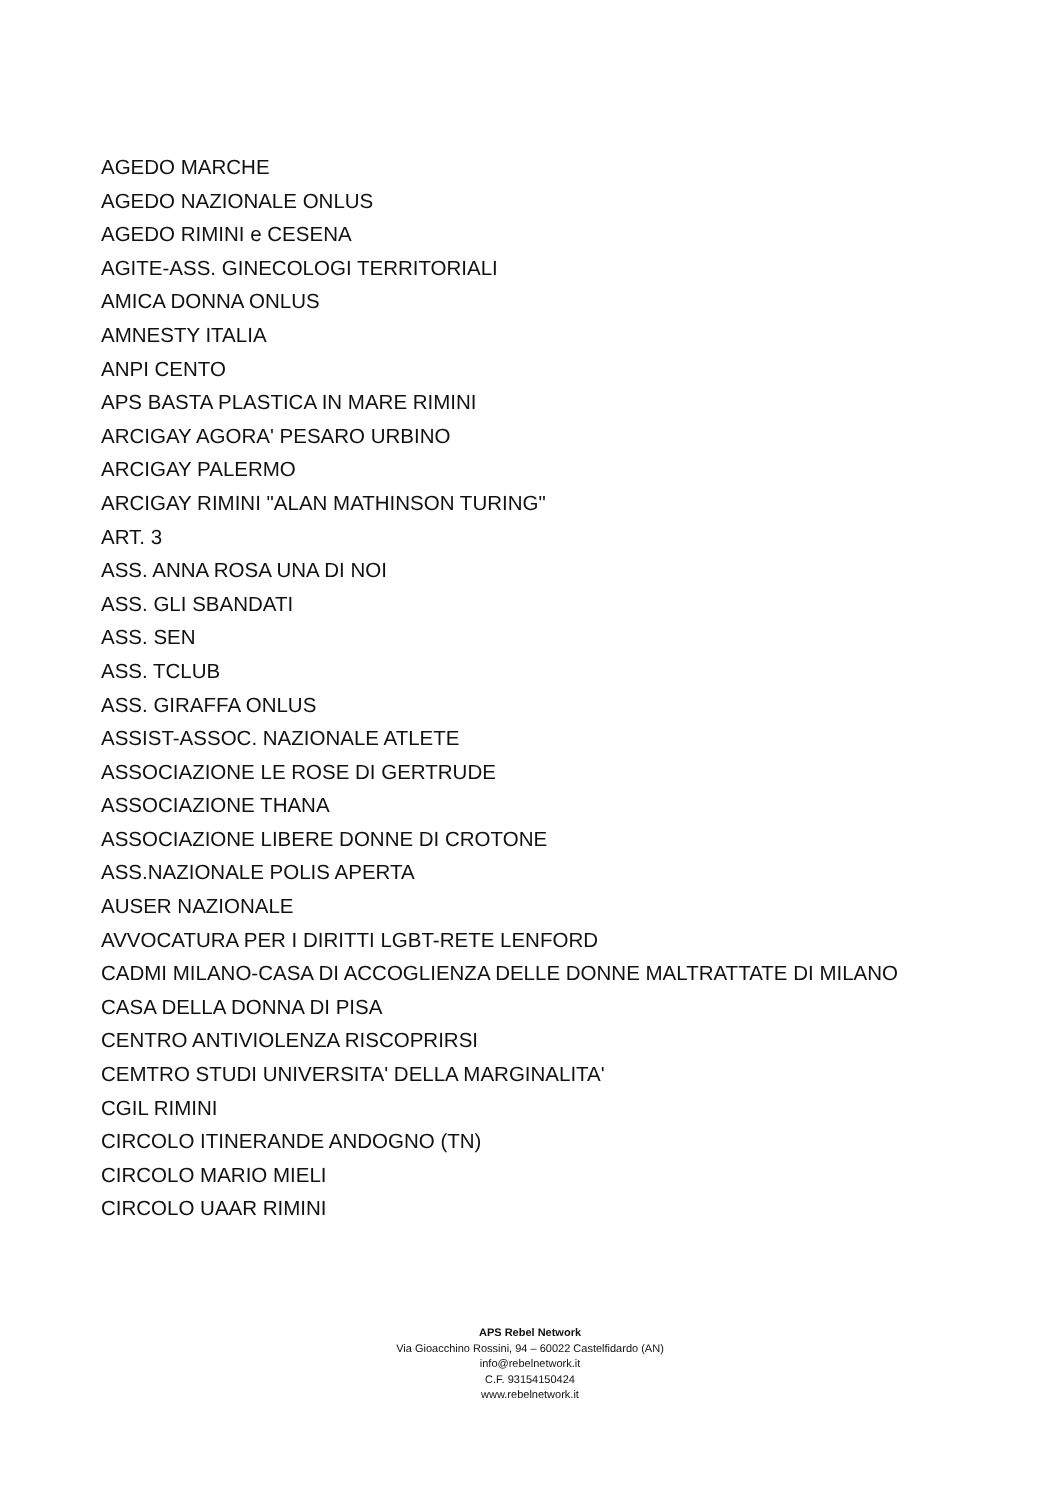AGEDO MARCHE
AGEDO NAZIONALE ONLUS
AGEDO RIMINI e CESENA
AGITE-ASS. GINECOLOGI TERRITORIALI
AMICA DONNA ONLUS
AMNESTY ITALIA
ANPI CENTO
APS BASTA PLASTICA IN MARE RIMINI
ARCIGAY AGORA' PESARO URBINO
ARCIGAY PALERMO
ARCIGAY RIMINI "ALAN MATHINSON TURING"
ART. 3
ASS. ANNA ROSA UNA DI NOI
ASS. GLI SBANDATI
ASS. SEN
ASS. TCLUB
ASS. GIRAFFA ONLUS
ASSIST-ASSOC. NAZIONALE ATLETE
ASSOCIAZIONE LE ROSE DI GERTRUDE
ASSOCIAZIONE THANA
ASSOCIAZIONE LIBERE DONNE DI CROTONE
ASS.NAZIONALE POLIS APERTA
AUSER NAZIONALE
AVVOCATURA PER I DIRITTI LGBT-RETE LENFORD
CADMI MILANO-CASA DI ACCOGLIENZA DELLE DONNE MALTRATTATE DI MILANO
CASA DELLA DONNA DI PISA
CENTRO ANTIVIOLENZA RISCOPRIRSI
CEMTRO STUDI UNIVERSITA' DELLA MARGINALITA'
CGIL RIMINI
CIRCOLO ITINERANDE ANDOGNO (TN)
CIRCOLO MARIO MIELI
CIRCOLO UAAR RIMINI
APS Rebel Network
Via Gioacchino Rossini, 94 – 60022 Castelfidardo (AN)
info@rebelnetwork.it
C.F. 93154150424
www.rebelnetwork.it